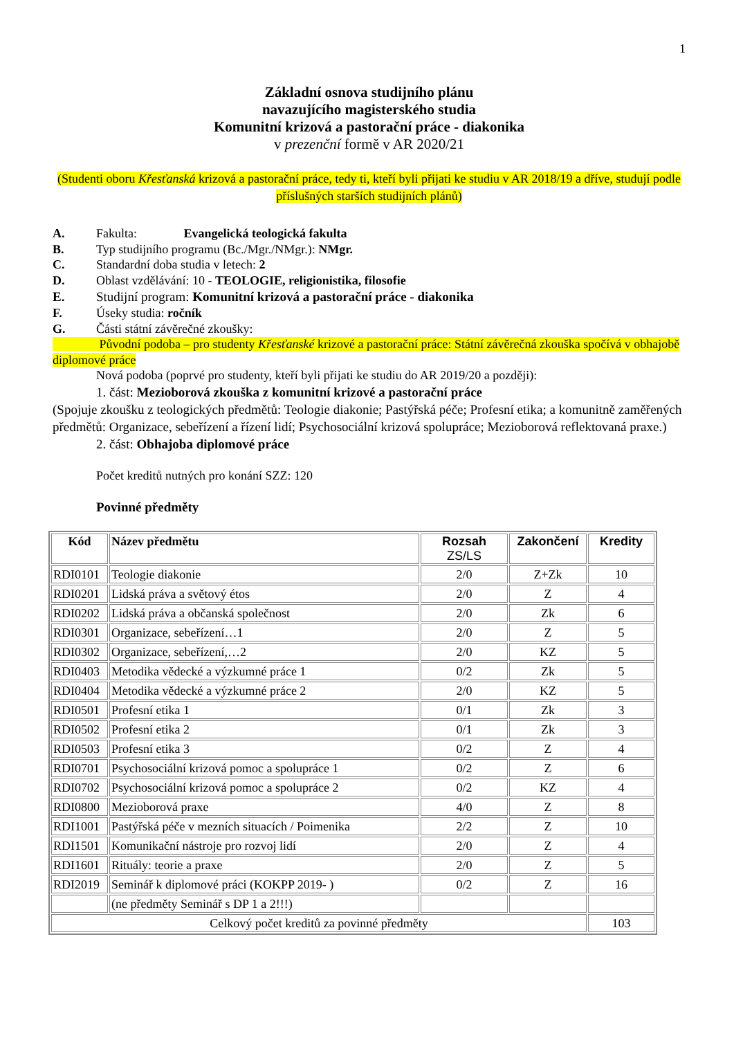1
Základní osnova studijního plánu
navazujícího magisterského studia
Komunitní krizová a pastorační práce - diakonika
v prezenční formě v AR 2020/21
(Studenti oboru Křesťanská krizová a pastorační práce, tedy ti, kteří byli přijati ke studiu v AR 2018/19 a dříve, studují podle příslušných starších studijních plánů)
A. Fakulta: Evangelická teologická fakulta
B. Typ studijního programu (Bc./Mgr./NMgr.): NMgr.
C. Standardní doba studia v letech: 2
D. Oblast vzdělávání: 10 - TEOLOGIE, religionistika, filosofie
E. Studijní program: Komunitní krizová a pastorační práce - diakonika
F. Úseky studia: ročník
G. Části státní závěrečné zkoušky:
Původní podoba – pro studenty Křesťanské krizové a pastorační práce: Státní závěrečná zkouška spočívá v obhajobě diplomové práce
Nová podoba (poprvé pro studenty, kteří byli přijati ke studiu do AR 2019/20 a později):
1. část: Mezioborová zkouška z komunitní krizové a pastorační práce
(Spojuje zkoušku z teologických předmětů: Teologie diakonie; Pastýřská péče; Profesní etika; a komunitně zaměřených předmětů: Organizace, sebeřízení a řízení lidí; Psychosociální krizová spolupráce; Mezioborová reflektovaná praxe.)
2. část: Obhajoba diplomové práce
Počet kreditů nutných pro konání SZZ: 120
Povinné předměty
| Kód | Název předmětu | Rozsah ZS/LS | Zakončení | Kredity |
| --- | --- | --- | --- | --- |
| RDI0101 | Teologie diakonie | 2/0 | Z+Zk | 10 |
| RDI0201 | Lidská práva a světový étos | 2/0 | Z | 4 |
| RDI0202 | Lidská práva a občanská společnost | 2/0 | Zk | 6 |
| RDI0301 | Organizace, sebeřízení…1 | 2/0 | Z | 5 |
| RDI0302 | Organizace, sebeřízení,…2 | 2/0 | KZ | 5 |
| RDI0403 | Metodika vědecké a výzkumné práce 1 | 0/2 | Zk | 5 |
| RDI0404 | Metodika vědecké a výzkumné práce 2 | 2/0 | KZ | 5 |
| RDI0501 | Profesní etika 1 | 0/1 | Zk | 3 |
| RDI0502 | Profesní etika 2 | 0/1 | Zk | 3 |
| RDI0503 | Profesní etika 3 | 0/2 | Z | 4 |
| RDI0701 | Psychosociální krizová pomoc a spolupráce 1 | 0/2 | Z | 6 |
| RDI0702 | Psychosociální krizová pomoc a spolupráce 2 | 0/2 | KZ | 4 |
| RDI0800 | Mezioborová praxe | 4/0 | Z | 8 |
| RDI1001 | Pastýřská péče v mezních situacích / Poimenika | 2/2 | Z | 10 |
| RDI1501 | Komunikační nástroje pro rozvoj lidí | 2/0 | Z | 4 |
| RDI1601 | Rituály: teorie a praxe | 2/0 | Z | 5 |
| RDI2019 | Seminář k diplomové práci (KOKPP 2019- ) | 0/2 | Z | 16 |
| | (ne předměty Seminář s DP 1 a 2!!!) | | | |
| Celkový počet kreditů za povinné předměty | | | | 103 |